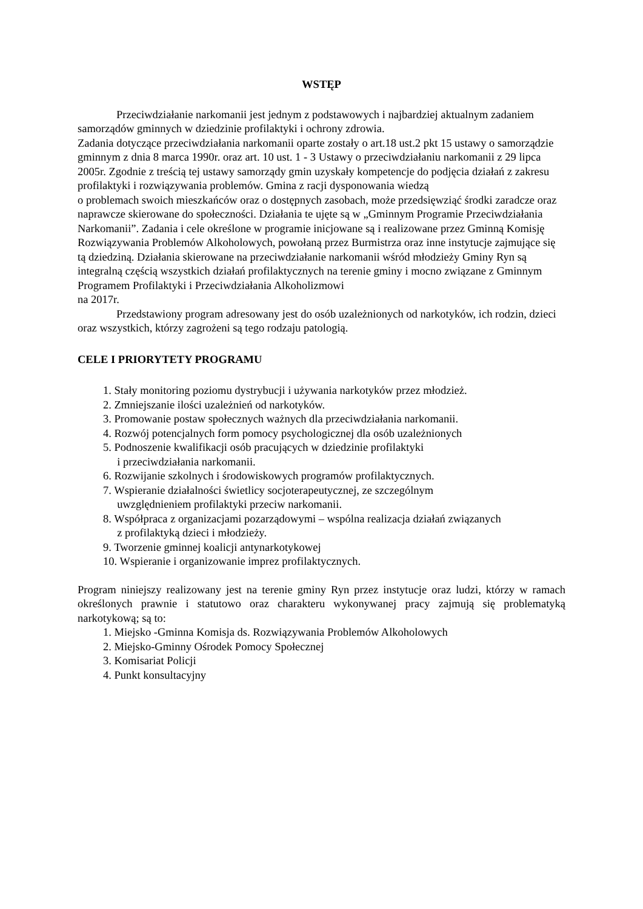WSTĘP
Przeciwdziałanie narkomanii jest jednym z podstawowych i najbardziej aktualnym zadaniem samorządów gminnych w dziedzinie profilaktyki i ochrony zdrowia.
Zadania dotyczące przeciwdziałania narkomanii oparte zostały o art.18 ust.2 pkt 15 ustawy o samorządzie gminnym z dnia 8 marca 1990r. oraz art. 10 ust. 1 - 3 Ustawy o przeciwdziałaniu narkomanii z 29 lipca 2005r. Zgodnie z treścią tej ustawy samorządy gmin uzyskały kompetencje do podjęcia działań z zakresu profilaktyki i rozwiązywania problemów. Gmina z racji dysponowania wiedzą
o problemach swoich mieszkańców oraz o dostępnych zasobach, może przedsięwziąć środki zaradcze oraz naprawcze skierowane do społeczności. Działania te ujęte są w „Gminnym Programie Przeciwdziałania Narkomanii”. Zadania i cele określone w programie inicjowane są i realizowane przez Gminną Komisję Rozwiązywania Problemów Alkoholowych, powołaną przez Burmistrza oraz inne instytucje zajmujące się tą dziedziną. Działania skierowane na przeciwdziałanie narkomanii wśród młodzieży Gminy Ryn są integralną częścią wszystkich działań profilaktycznych na terenie gminy i mocno związane z Gminnym Programem Profilaktyki i Przeciwdziałania Alkoholizmowi
na 2017r.
Przedstawiony program adresowany jest do osób uzależnionych od narkotyków, ich rodzin, dzieci oraz wszystkich, którzy zagrożeni są tego rodzaju patologią.
CELE I PRIORYTETY PROGRAMU
1. Stały monitoring poziomu dystrybucji i używania narkotyków przez młodzież.
2. Zmniejszanie ilości uzależnień od narkotyków.
3. Promowanie postaw społecznych ważnych dla przeciwdziałania narkomanii.
4. Rozwój potencjalnych form pomocy psychologicznej dla osób uzależnionych
5. Podnoszenie kwalifikacji osób pracujących w dziedzinie profilaktyki
i przeciwdziałania narkomanii.
6. Rozwijanie szkolnych i środowiskowych programów profilaktycznych.
7. Wspieranie działalności świetlicy socjoterapeutycznej, ze szczególnym
uwzględnieniem profilaktyki przeciw narkomanii.
8. Współpraca z organizacjami pozarządowymi – wspólna realizacja działań związanych
z profilaktyką dzieci i młodzieży.
9. Tworzenie gminnej koalicji antynarkotykowej
10. Wspieranie i organizowanie imprez profilaktycznych.
Program niniejszy realizowany jest na terenie gminy Ryn przez instytucje oraz ludzi, którzy w ramach określonych prawnie i statutowo oraz charakteru wykonywanej pracy zajmują się problematyką narkotykową; są to:
1. Miejsko -Gminna Komisja ds. Rozwiązywania Problemów Alkoholowych
2. Miejsko-Gminny Ośrodek Pomocy Społecznej
3. Komisariat Policji
4. Punkt konsultacyjny